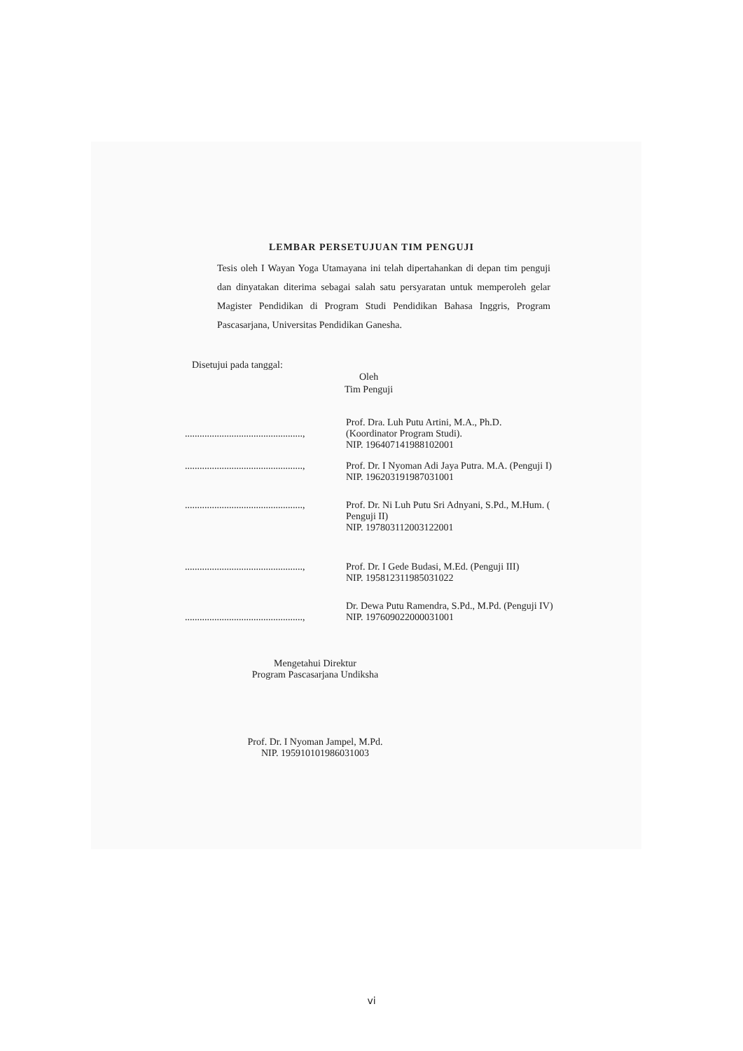LEMBAR PERSETUJUAN TIM PENGUJI
Tesis oleh I Wayan Yoga Utamayana ini telah dipertahankan di depan tim penguji dan dinyatakan diterima sebagai salah satu persyaratan untuk memperoleh gelar Magister Pendidikan di Program Studi Pendidikan Bahasa Inggris, Program Pascasarjana, Universitas Pendidikan Ganesha.
Disetujui pada tanggal:
Oleh
Tim Penguji
................................................,
Prof. Dra. Luh Putu Artini, M.A., Ph.D.
(Koordinator Program Studi).
NIP. 196407141988102001
................................................,
Prof. Dr. I Nyoman Adi Jaya Putra. M.A. (Penguji I)
NIP. 196203191987031001
................................................,
Prof. Dr. Ni Luh Putu Sri Adnyani, S.Pd., M.Hum. ( Penguji II)
NIP. 197803112003122001
................................................,
Prof. Dr. I Gede Budasi, M.Ed. (Penguji III)
NIP. 195812311985031022
................................................,
Dr. Dewa Putu Ramendra, S.Pd., M.Pd. (Penguji IV)
NIP. 197609022000031001
Mengetahui Direktur
Program Pascasarjana Undiksha
Prof. Dr. I Nyoman Jampel, M.Pd.
NIP. 195910101986031003
vi